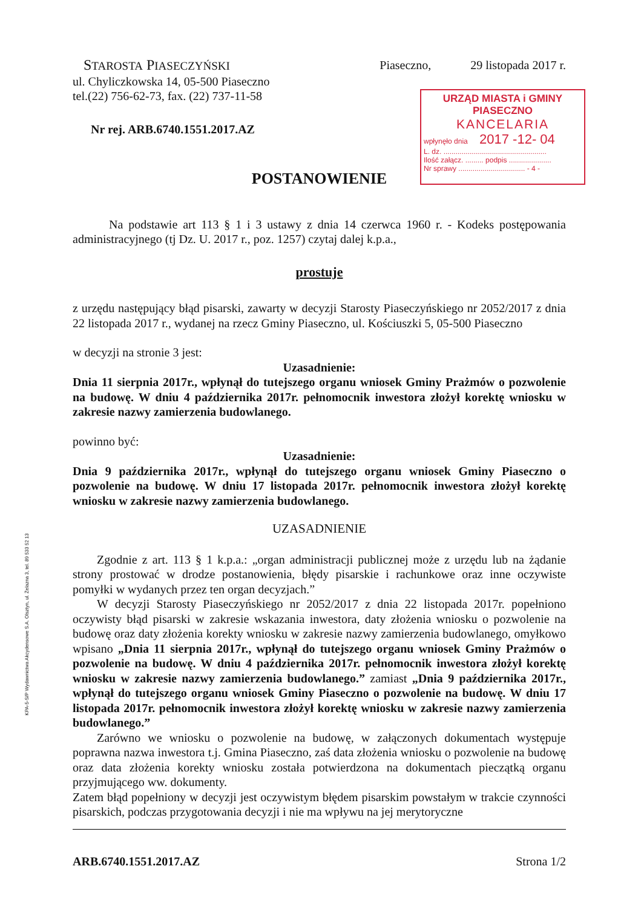URZĄD MIASTA i GMINY PIASECZNO
KANCELARIA
wpłynęło dnia 2017 -12- 04
L. dz. ...................................................
Ilość załącz. ......... podpis .....................
Nr sprawy ................................. - 4 -
KPA-5-S/P Wydawnictwa Akcydensowe S.A. Olsztyn, ul. Żelazna 3, tel. 89 533 52 13
STAROSTA PIASECZYŃSKI
ul. Chyliczkowska 14, 05-500 Piaseczno
tel.(22) 756-62-73, fax. (22) 737-11-58
Nr rej. ARB.6740.1551.2017.AZ
Piaseczno, 29 listopada 2017 r.
POSTANOWIENIE
Na podstawie art 113 § 1 i 3 ustawy z dnia 14 czerwca 1960 r. - Kodeks postępowania administracyjnego (tj Dz. U. 2017 r., poz. 1257) czytaj dalej k.p.a.,
prostuje
z urzędu następujący błąd pisarski, zawarty w decyzji Starosty Piaseczyńskiego nr 2052/2017 z dnia 22 listopada 2017 r., wydanej na rzecz Gminy Piaseczno, ul. Kościuszki 5, 05-500 Piaseczno
w decyzji na stronie 3 jest:
Uzasadnienie:
Dnia 11 sierpnia 2017r., wpłynął do tutejszego organu wniosek Gminy Prażmów o pozwolenie na budowę. W dniu 4 października 2017r. pełnomocnik inwestora złożył korektę wniosku w zakresie nazwy zamierzenia budowlanego.
powinno być:
Uzasadnienie:
Dnia 9 października 2017r., wpłynął do tutejszego organu wniosek Gminy Piaseczno o pozwolenie na budowę. W dniu 17 listopada 2017r. pełnomocnik inwestora złożył korektę wniosku w zakresie nazwy zamierzenia budowlanego.
UZASADNIENIE
Zgodnie z art. 113 § 1 k.p.a.: „organ administracji publicznej może z urzędu lub na żądanie strony prostować w drodze postanowienia, błędy pisarskie i rachunkowe oraz inne oczywiste pomyłki w wydanych przez ten organ decyzjach.”
W decyzji Starosty Piaseczyńskiego nr 2052/2017 z dnia 22 listopada 2017r. popełniono oczywisty błąd pisarski w zakresie wskazania inwestora, daty złożenia wniosku o pozwolenie na budowę oraz daty złożenia korekty wniosku w zakresie nazwy zamierzenia budowlanego, omyłkowo wpisano „Dnia 11 sierpnia 2017r., wpłynął do tutejszego organu wniosek Gminy Prażmów o pozwolenie na budowę. W dniu 4 października 2017r. pełnomocnik inwestora złożył korektę wniosku w zakresie nazwy zamierzenia budowlanego.” zamiast „Dnia 9 października 2017r., wpłynął do tutejszego organu wniosek Gminy Piaseczno o pozwolenie na budowę. W dniu 17 listopada 2017r. pełnomocnik inwestora złożył korektę wniosku w zakresie nazwy zamierzenia budowlanego.”
Zarówno we wniosku o pozwolenie na budowę, w załączonych dokumentach występuje poprawna nazwa inwestora t.j. Gmina Piaseczno, zaś data złożenia wniosku o pozwolenie na budowę oraz data złożenia korekty wniosku została potwierdzona na dokumentach pieczątką organu przyjmującego ww. dokumenty.
Zatem błąd popełniony w decyzji jest oczywistym błędem pisarskim powstałym w trakcie czynności pisarskich, podczas przygotowania decyzji i nie ma wpływu na jej merytoryczne
ARB.6740.1551.2017.AZ Strona 1/2